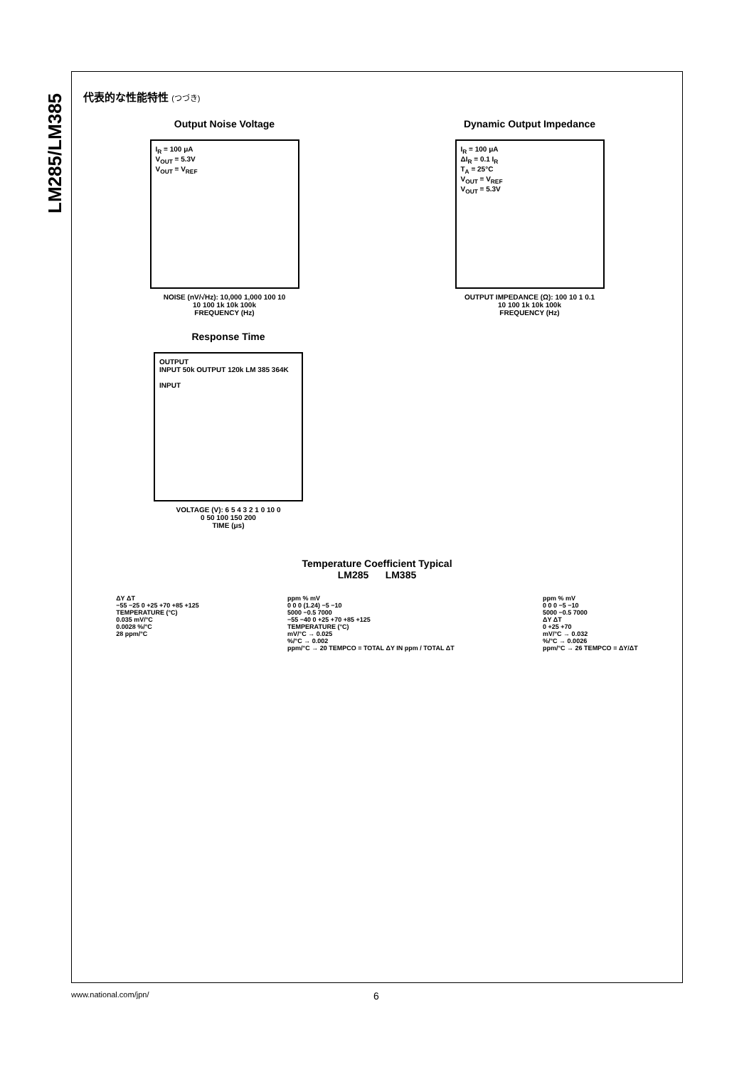LM285/LM385
代表的な性能特性 (つづき)
Output Noise Voltage
I<sub>R</sub> = 100 μA
V<sub>OUT</sub> = 5.3V
V<sub>OUT</sub> = V<sub>REF</sub>
NOISE (nV/√Hz): 10,000 1,000 100 10
10 100 1k 10k 100k
FREQUENCY (Hz)
Dynamic Output Impedance
I<sub>R</sub> = 100 μA
ΔI<sub>R</sub> = 0.1 I<sub>R</sub>
T<sub>A</sub> = 25°C
V<sub>OUT</sub> = V<sub>REF</sub>
V<sub>OUT</sub> = 5.3V
OUTPUT IMPEDANCE (Ω): 100 10 1 0.1
10 100 1k 10k 100k
FREQUENCY (Hz)
Response Time
OUTPUT
INPUT 50k OUTPUT 120k LM 385 364K
INPUT
VOLTAGE (V): 6 5 4 3 2 1 0 10 0
0 50 100 150 200
TIME (μs)
Temperature Coefficient Typical
LM285 LM385
ΔY ΔT
−55 −25 0 +25 +70 +85 +125
TEMPERATURE (°C)
0.035 mV/°C
0.0028 %/°C
28 ppm/°C
ppm % mV
0 0 0 (1.24) −5 −10
5000 −0.5 7000
−55 −40 0 +25 +70 +85 +125
TEMPERATURE (°C)
mV/°C → 0.025
%/°C → 0.002
ppm/°C → 20 TEMPCO = TOTAL ΔY IN ppm / TOTAL ΔT
ppm % mV
0 0 0 −5 −10
5000 −0.5 7000
ΔY ΔT
0 +25 +70
mV/°C → 0.032
%/°C → 0.0026
ppm/°C → 26 TEMPCO = ΔY/ΔT
www.national.com/jpn/ 6